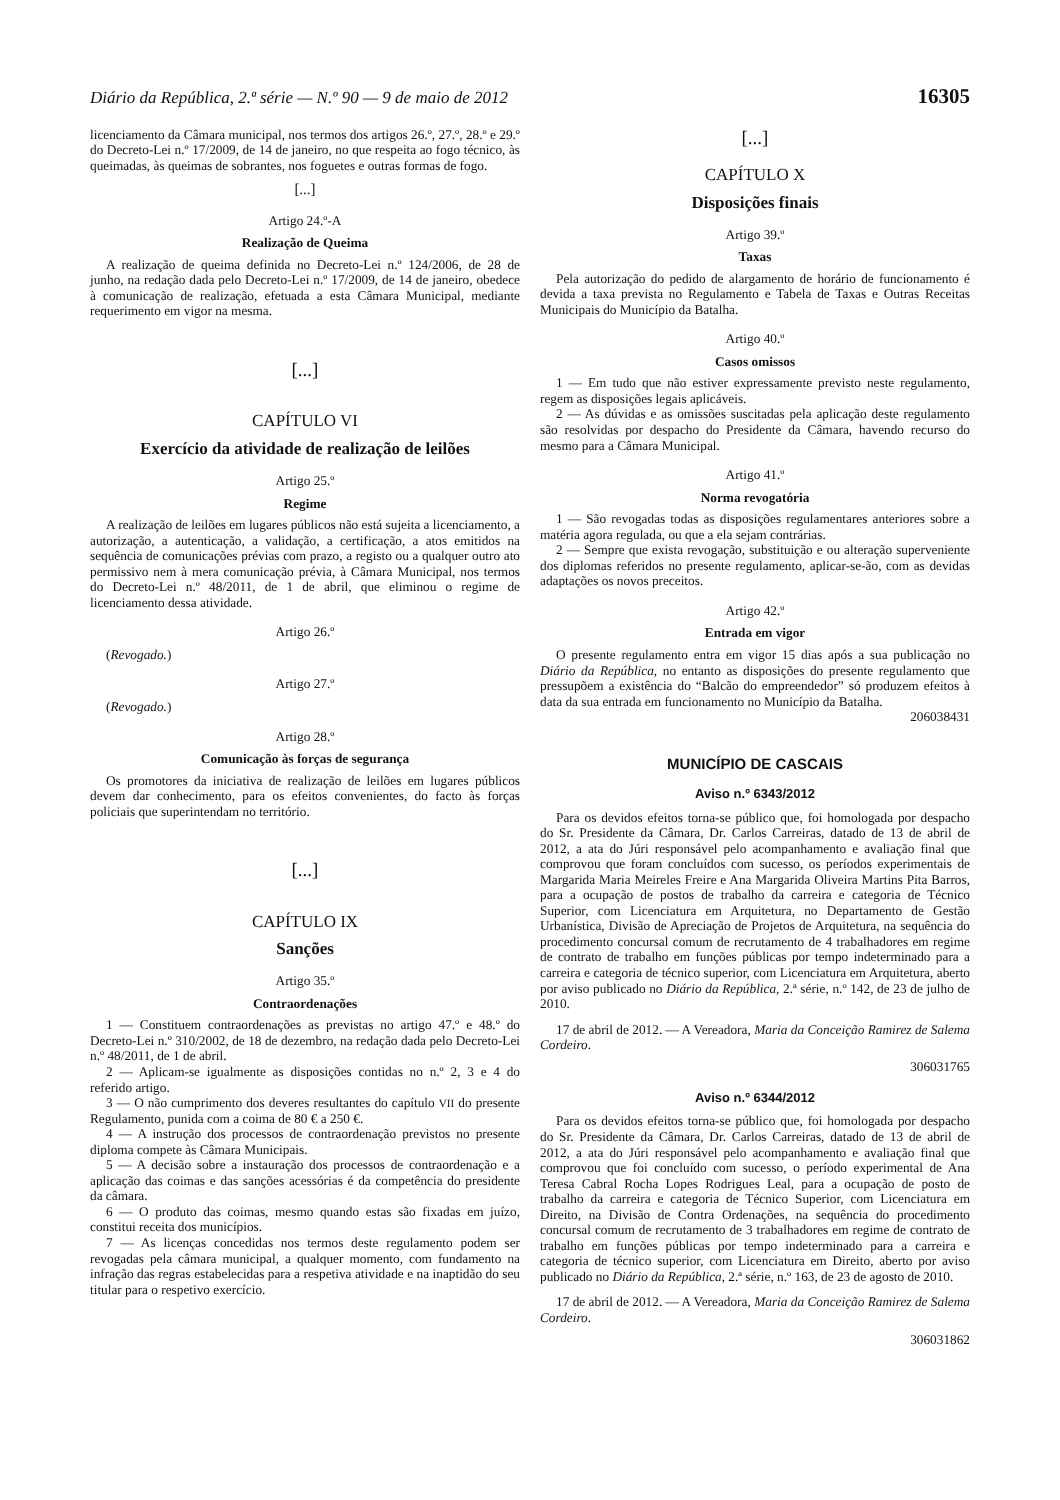Diário da República, 2.ª série — N.º 90 — 9 de maio de 2012 16305
licenciamento da Câmara municipal, nos termos dos artigos 26.º, 27.º, 28.º e 29.º do Decreto-Lei n.º 17/2009, de 14 de janeiro, no que respeita ao fogo técnico, às queimadas, às queimas de sobrantes, nos foguetes e outras formas de fogo.
[...]
Artigo 24.º-A
Realização de Queima
A realização de queima definida no Decreto-Lei n.º 124/2006, de 28 de junho, na redação dada pelo Decreto-Lei n.º 17/2009, de 14 de janeiro, obedece à comunicação de realização, efetuada a esta Câmara Municipal, mediante requerimento em vigor na mesma.
[...]
CAPÍTULO VI
Exercício da atividade de realização de leilões
Artigo 25.º
Regime
A realização de leilões em lugares públicos não está sujeita a licenciamento, a autorização, a autenticação, a validação, a certificação, a atos emitidos na sequência de comunicações prévias com prazo, a registo ou a qualquer outro ato permissivo nem à mera comunicação prévia, à Câmara Municipal, nos termos do Decreto-Lei n.º 48/2011, de 1 de abril, que eliminou o regime de licenciamento dessa atividade.
Artigo 26.º
(Revogado.)
Artigo 27.º
(Revogado.)
Artigo 28.º
Comunicação às forças de segurança
Os promotores da iniciativa de realização de leilões em lugares públicos devem dar conhecimento, para os efeitos convenientes, do facto às forças policiais que superintendam no território.
[...]
CAPÍTULO IX
Sanções
Artigo 35.º
Contraordenações
1 — Constituem contraordenações as previstas no artigo 47.º e 48.º do Decreto-Lei n.º 310/2002, de 18 de dezembro, na redação dada pelo Decreto-Lei n.º 48/2011, de 1 de abril.
2 — Aplicam-se igualmente as disposições contidas no n.º 2, 3 e 4 do referido artigo.
3 — O não cumprimento dos deveres resultantes do capítulo VII do presente Regulamento, punida com a coima de 80 € a 250 €.
4 — A instrução dos processos de contraordenação previstos no presente diploma compete às Câmara Municipais.
5 — A decisão sobre a instauração dos processos de contraordenação e a aplicação das coimas e das sanções acessórias é da competência do presidente da câmara.
6 — O produto das coimas, mesmo quando estas são fixadas em juízo, constitui receita dos municípios.
7 — As licenças concedidas nos termos deste regulamento podem ser revogadas pela câmara municipal, a qualquer momento, com fundamento na infração das regras estabelecidas para a respetiva atividade e na inaptidão do seu titular para o respetivo exercício.
[...]
CAPÍTULO X
Disposições finais
Artigo 39.º
Taxas
Pela autorização do pedido de alargamento de horário de funcionamento é devida a taxa prevista no Regulamento e Tabela de Taxas e Outras Receitas Municipais do Município da Batalha.
Artigo 40.º
Casos omissos
1 — Em tudo que não estiver expressamente previsto neste regulamento, regem as disposições legais aplicáveis.
2 — As dúvidas e as omissões suscitadas pela aplicação deste regulamento são resolvidas por despacho do Presidente da Câmara, havendo recurso do mesmo para a Câmara Municipal.
Artigo 41.º
Norma revogatória
1 — São revogadas todas as disposições regulamentares anteriores sobre a matéria agora regulada, ou que a ela sejam contrárias.
2 — Sempre que exista revogação, substituição e ou alteração superveniente dos diplomas referidos no presente regulamento, aplicar-se-ão, com as devidas adaptações os novos preceitos.
Artigo 42.º
Entrada em vigor
O presente regulamento entra em vigor 15 dias após a sua publicação no Diário da República, no entanto as disposições do presente regulamento que pressupõem a existência do “Balcão do empreendedor” só produzem efeitos à data da sua entrada em funcionamento no Município da Batalha.
206038431
MUNICÍPIO DE CASCAIS
Aviso n.º 6343/2012
Para os devidos efeitos torna-se público que, foi homologada por despacho do Sr. Presidente da Câmara, Dr. Carlos Carreiras, datado de 13 de abril de 2012, a ata do Júri responsável pelo acompanhamento e avaliação final que comprovou que foram concluídos com sucesso, os períodos experimentais de Margarida Maria Meireles Freire e Ana Margarida Oliveira Martins Pita Barros, para a ocupação de postos de trabalho da carreira e categoria de Técnico Superior, com Licenciatura em Arquitetura, no Departamento de Gestão Urbanística, Divisão de Apreciação de Projetos de Arquitetura, na sequência do procedimento concursal comum de recrutamento de 4 trabalhadores em regime de contrato de trabalho em funções públicas por tempo indeterminado para a carreira e categoria de técnico superior, com Licenciatura em Arquitetura, aberto por aviso publicado no Diário da República, 2.ª série, n.º 142, de 23 de julho de 2010.
17 de abril de 2012. — A Vereadora, Maria da Conceição Ramirez de Salema Cordeiro.
306031765
Aviso n.º 6344/2012
Para os devidos efeitos torna-se público que, foi homologada por despacho do Sr. Presidente da Câmara, Dr. Carlos Carreiras, datado de 13 de abril de 2012, a ata do Júri responsável pelo acompanhamento e avaliação final que comprovou que foi concluído com sucesso, o período experimental de Ana Teresa Cabral Rocha Lopes Rodrigues Leal, para a ocupação de posto de trabalho da carreira e categoria de Técnico Superior, com Licenciatura em Direito, na Divisão de Contra Ordenações, na sequência do procedimento concursal comum de recrutamento de 3 trabalhadores em regime de contrato de trabalho em funções públicas por tempo indeterminado para a carreira e categoria de técnico superior, com Licenciatura em Direito, aberto por aviso publicado no Diário da República, 2.ª série, n.º 163, de 23 de agosto de 2010.
17 de abril de 2012. — A Vereadora, Maria da Conceição Ramirez de Salema Cordeiro.
306031862